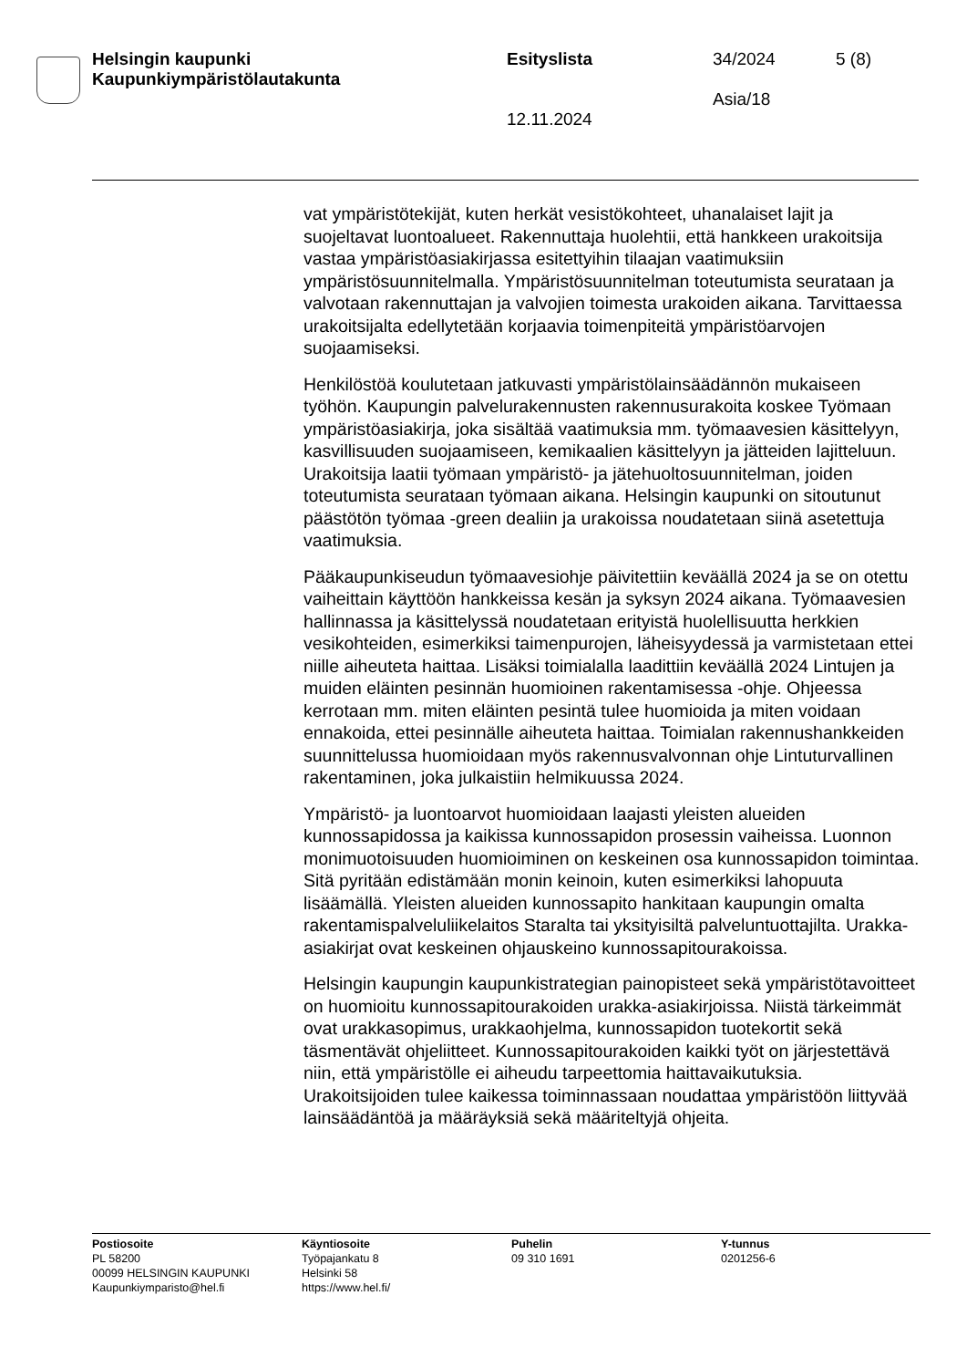Helsingin kaupunki
Kaupunkiympäristölautakunta
Esityslista
12.11.2024
34/2024
Asia/18
5 (8)
vat ympäristötekijät, kuten herkät vesistökohteet, uhanalaiset lajit ja suojeltavat luontoalueet. Rakennuttaja huolehtii, että hankkeen urakoitsija vastaa ympäristöasiakirjassa esitettyihin tilaajan vaatimuksiin ympäristösuunnitelmalla. Ympäristösuunnitelman toteutumista seurataan ja valvotaan rakennuttajan ja valvojien toimesta urakoiden aikana. Tarvittaessa urakoitsijalta edellytetään korjaavia toimenpiteitä ympäristöarvojen suojaamiseksi.
Henkilöstöä koulutetaan jatkuvasti ympäristölainsäädännön mukaiseen työhön. Kaupungin palvelurakennusten rakennusurakoita koskee Työmaan ympäristöasiakirja, joka sisältää vaatimuksia mm. työmaavesien käsittelyyn, kasvillisuuden suojaamiseen, kemikaalien käsittelyyn ja jätteiden lajitteluun. Urakoitsija laatii työmaan ympäristö- ja jätehuoltosuunnitelman, joiden toteutumista seurataan työmaan aikana. Helsingin kaupunki on sitoutunut päästötön työmaa -green dealiin ja urakoissa noudatetaan siinä asetettuja vaatimuksia.
Pääkaupunkiseudun työmaavesiohje päivitettiin keväällä 2024 ja se on otettu vaiheittain käyttöön hankkeissa kesän ja syksyn 2024 aikana. Työmaavesien hallinnassa ja käsittelyssä noudatetaan erityistä huolellisuutta herkkien vesikohteiden, esimerkiksi taimenpurojen, läheisyydessä ja varmistetaan ettei niille aiheuteta haittaa. Lisäksi toimialalla laadittiin keväällä 2024 Lintujen ja muiden eläinten pesinnän huomioinen rakentamisessa -ohje. Ohjeessa kerrotaan mm. miten eläinten pesintä tulee huomioida ja miten voidaan ennakoida, ettei pesinnälle aiheuteta haittaa. Toimialan rakennushankkeiden suunnittelussa huomioidaan myös rakennusvalvonnan ohje Lintuturvallinen rakentaminen, joka julkaistiin helmikuussa 2024.
Ympäristö- ja luontoarvot huomioidaan laajasti yleisten alueiden kunnossapidossa ja kaikissa kunnossapidon prosessin vaiheissa. Luonnon monimuotoisuuden huomioiminen on keskeinen osa kunnossapidon toimintaa. Sitä pyritään edistämään monin keinoin, kuten esimerkiksi lahopuuta lisäämällä. Yleisten alueiden kunnossapito hankitaan kaupungin omalta rakentamispalveluliikelaitos Staralta tai yksityisiltä palveluntuottajilta. Urakka-asiakirjat ovat keskeinen ohjauskeino kunnossapitourakoissa.
Helsingin kaupungin kaupunkistrategian painopisteet sekä ympäristötavoitteet on huomioitu kunnossapitourakoiden urakka-asiakirjoissa. Niistä tärkeimmät ovat urakkasopimus, urakkaohjelma, kunnossapidon tuotekortit sekä täsmentävät ohjeliitteet. Kunnossapitourakoiden kaikki työt on järjestettävä niin, että ympäristölle ei aiheudu tarpeettomia haittavaikutuksia. Urakoitsijoiden tulee kaikessa toiminnassaan noudattaa ympäristöön liittyvää lainsäädäntöä ja määräyksiä sekä määriteltyjä ohjeita.
Postiosoite
PL 58200
00099 HELSINGIN KAUPUNKI
Kaupunkiymparisto@hel.fi
Käyntiosoite
Työpajankatu 8
Helsinki 58
https://www.hel.fi/
Puhelin
09 310 1691
Y-tunnus
0201256-6